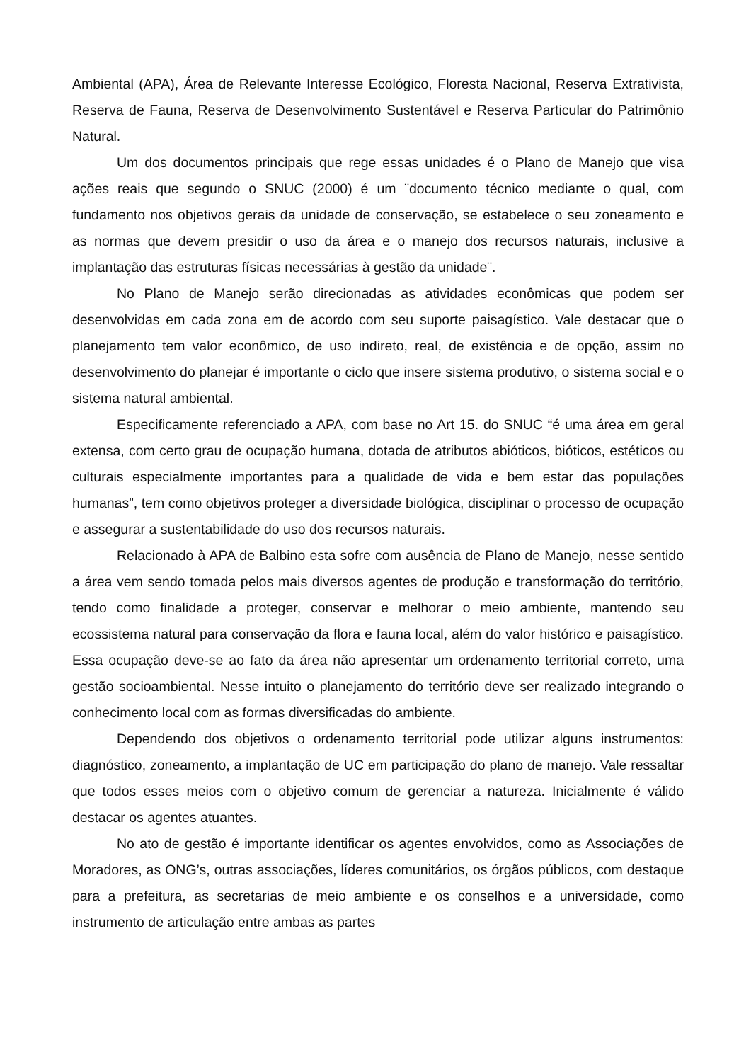Ambiental (APA), Área de Relevante Interesse Ecológico, Floresta Nacional, Reserva Extrativista, Reserva de Fauna, Reserva de Desenvolvimento Sustentável e Reserva Particular do Patrimônio Natural.
Um dos documentos principais que rege essas unidades é o Plano de Manejo que visa ações reais que segundo o SNUC (2000) é um ¨documento técnico mediante o qual, com fundamento nos objetivos gerais da unidade de conservação, se estabelece o seu zoneamento e as normas que devem presidir o uso da área e o manejo dos recursos naturais, inclusive a implantação das estruturas físicas necessárias à gestão da unidade¨.
No Plano de Manejo serão direcionadas as atividades econômicas que podem ser desenvolvidas em cada zona em de acordo com seu suporte paisagístico. Vale destacar que o planejamento tem valor econômico, de uso indireto, real, de existência e de opção, assim no desenvolvimento do planejar é importante o ciclo que insere sistema produtivo, o sistema social e o sistema natural ambiental.
Especificamente referenciado a APA, com base no Art 15. do SNUC “é uma área em geral extensa, com certo grau de ocupação humana, dotada de atributos abióticos, bióticos, estéticos ou culturais especialmente importantes para a qualidade de vida e bem estar das populações humanas”, tem como objetivos proteger a diversidade biológica, disciplinar o processo de ocupação e assegurar a sustentabilidade do uso dos recursos naturais.
Relacionado à APA de Balbino esta sofre com ausência de Plano de Manejo, nesse sentido a área vem sendo tomada pelos mais diversos agentes de produção e transformação do território, tendo como finalidade a proteger, conservar e melhorar o meio ambiente, mantendo seu ecossistema natural para conservação da flora e fauna local, além do valor histórico e paisagístico. Essa ocupação deve-se ao fato da área não apresentar um ordenamento territorial correto, uma gestão socioambiental. Nesse intuito o planejamento do território deve ser realizado integrando o conhecimento local com as formas diversificadas do ambiente.
Dependendo dos objetivos o ordenamento territorial pode utilizar alguns instrumentos: diagnóstico, zoneamento, a implantação de UC em participação do plano de manejo. Vale ressaltar que todos esses meios com o objetivo comum de gerenciar a natureza. Inicialmente é válido destacar os agentes atuantes.
No ato de gestão é importante identificar os agentes envolvidos, como as Associações de Moradores, as ONG’s, outras associações, líderes comunitários, os órgãos públicos, com destaque para a prefeitura, as secretarias de meio ambiente e os conselhos e a universidade, como instrumento de articulação entre ambas as partes